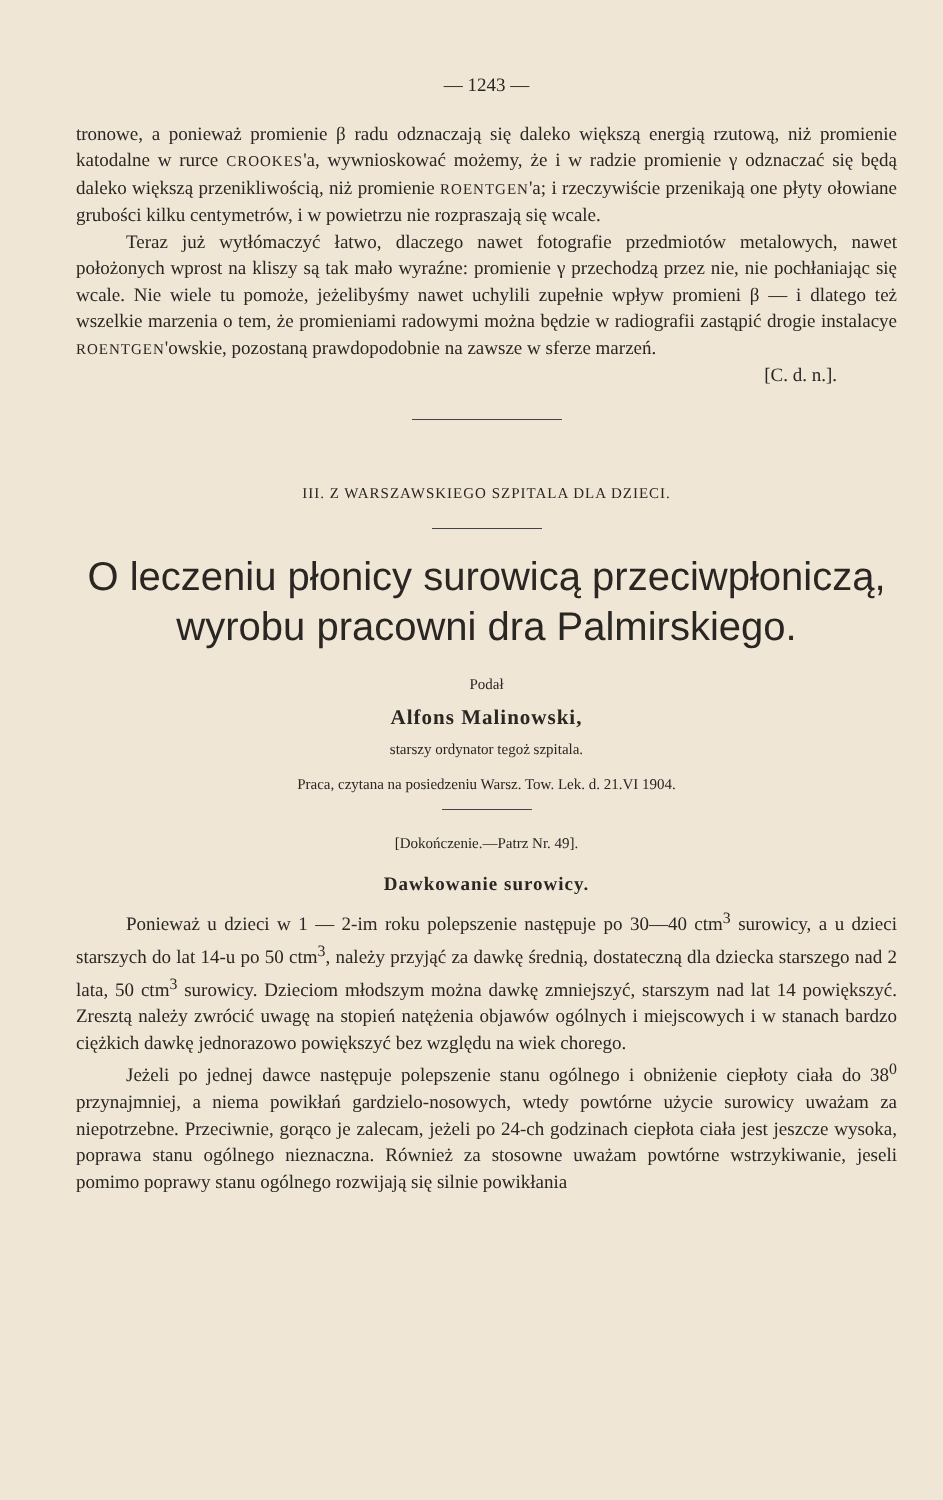— 1243 —
tronowe, a ponieważ promienie β radu odznaczają się daleko większą energią rzutową, niż promienie katodalne w rurce CROOKES'a, wywnioskować możemy, że i w radzie promienie γ odznaczać się będą daleko większą przenikliwością, niż promienie ROENTGEN'a; i rzeczywiście przenikają one płyty ołowiane grubości kilku centymetrów, i w powietrzu nie rozpraszają się wcale.
Teraz już wytłómaczyć łatwo, dlaczego nawet fotografie przedmiotów metalowych, nawet położonych wprost na kliszy są tak mało wyraźne: promienie γ przechodzą przez nie, nie pochłaniając się wcale. Nie wiele tu pomoże, jeżelibyśmy nawet uchylili zupełnie wpływ promieni β — i dlatego też wszelkie marzenia o tem, że promieniami radowymi można będzie w radiografii zastąpić drogie instalacye ROENTGEN'owskie, pozostaną prawdopodobnie na zawsze w sferze marzeń.
[C. d. n.].
III. Z WARSZAWSKIEGO SZPITALA DLA DZIECI.
O leczeniu płonicy surowicą przeciwpłoniczą,
wyrobu pracowni dra Palmirskiego.
Podał
Alfons Malinowski,
starszy ordynator tegoż szpitala.
Praca, czytana na posiedzeniu Warsz. Tow. Lek. d. 21.VI 1904.
[Dokończenie.—Patrz Nr. 49].
Dawkowanie surowicy.
Ponieważ u dzieci w 1 — 2-im roku polepszenie następuje po 30—40 ctm<sup>3</sup> surowicy, a u dzieci starszych do lat 14-u po 50 ctm<sup>3</sup>, należy przyjąć za dawkę średnią, dostateczną dla dziecka starszego nad 2 lata, 50 ctm<sup>3</sup> surowicy. Dzieciom młodszym można dawkę zmniejszyć, starszym nad lat 14 powiększyć. Zresztą należy zwrócić uwagę na stopień natężenia objawów ogólnych i miejscowych i w stanach bardzo ciężkich dawkę jednorazowo powiększyć bez względu na wiek chorego.
Jeżeli po jednej dawce następuje polepszenie stanu ogólnego i obniżenie ciepłoty ciała do 38<sup>0</sup> przynajmniej, a niema powikłań gardzielo-nosowych, wtedy powtórne użycie surowicy uważam za niepotrzebne. Przeciwnie, gorąco je zalecam, jeżeli po 24-ch godzinach ciepłota ciała jest jeszcze wysoka, poprawa stanu ogólnego nieznaczna. Również za stosowne uważam powtórne wstrzykiwanie, jeseli pomimo poprawy stanu ogólnego rozwijają się silnie powikłania